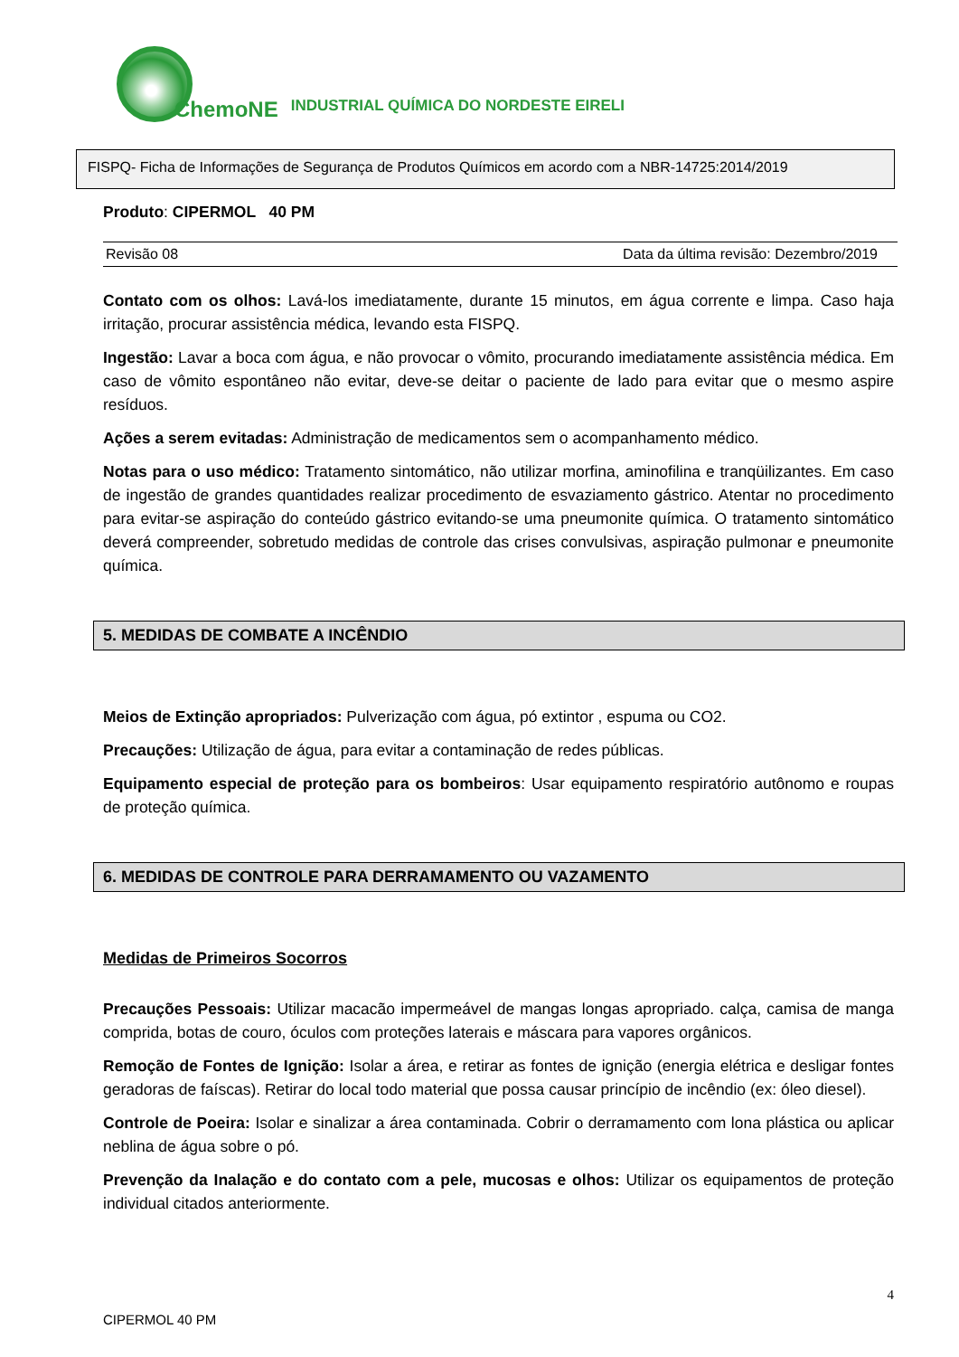ChemoNE INDUSTRIAL QUÍMICA DO NORDESTE EIRELI
FISPQ- Ficha de Informações de Segurança de Produtos Químicos em acordo com a NBR-14725:2014/2019
Produto: CIPERMOL 40 PM
Revisão 08 Data da última revisão: Dezembro/2019
Contato com os olhos: Lavá-los imediatamente, durante 15 minutos, em água corrente e limpa. Caso haja irritação, procurar assistência médica, levando esta FISPQ.
Ingestão: Lavar a boca com água, e não provocar o vômito, procurando imediatamente assistência médica. Em caso de vômito espontâneo não evitar, deve-se deitar o paciente de lado para evitar que o mesmo aspire resíduos.
Ações a serem evitadas: Administração de medicamentos sem o acompanhamento médico.
Notas para o uso médico: Tratamento sintomático, não utilizar morfina, aminofilina e tranqüilizantes. Em caso de ingestão de grandes quantidades realizar procedimento de esvaziamento gástrico. Atentar no procedimento para evitar-se aspiração do conteúdo gástrico evitando-se uma pneumonite química. O tratamento sintomático deverá compreender, sobretudo medidas de controle das crises convulsivas, aspiração pulmonar e pneumonite química.
5. MEDIDAS DE COMBATE A INCÊNDIO
Meios de Extinção apropriados: Pulverização com água, pó extintor , espuma ou CO2.
Precauções: Utilização de água, para evitar a contaminação de redes públicas.
Equipamento especial de proteção para os bombeiros: Usar equipamento respiratório autônomo e roupas de proteção química.
6. MEDIDAS DE CONTROLE PARA DERRAMAMENTO OU VAZAMENTO
Medidas de Primeiros Socorros
Precauções Pessoais: Utilizar macacão impermeável de mangas longas apropriado. calça, camisa de manga comprida, botas de couro, óculos com proteções laterais e máscara para vapores orgânicos.
Remoção de Fontes de Ignição: Isolar a área, e retirar as fontes de ignição (energia elétrica e desligar fontes geradoras de faíscas). Retirar do local todo material que possa causar princípio de incêndio (ex: óleo diesel).
Controle de Poeira: Isolar e sinalizar a área contaminada. Cobrir o derramamento com lona plástica ou aplicar neblina de água sobre o pó.
Prevenção da Inalação e do contato com a pele, mucosas e olhos: Utilizar os equipamentos de proteção individual citados anteriormente.
4
CIPERMOL 40 PM